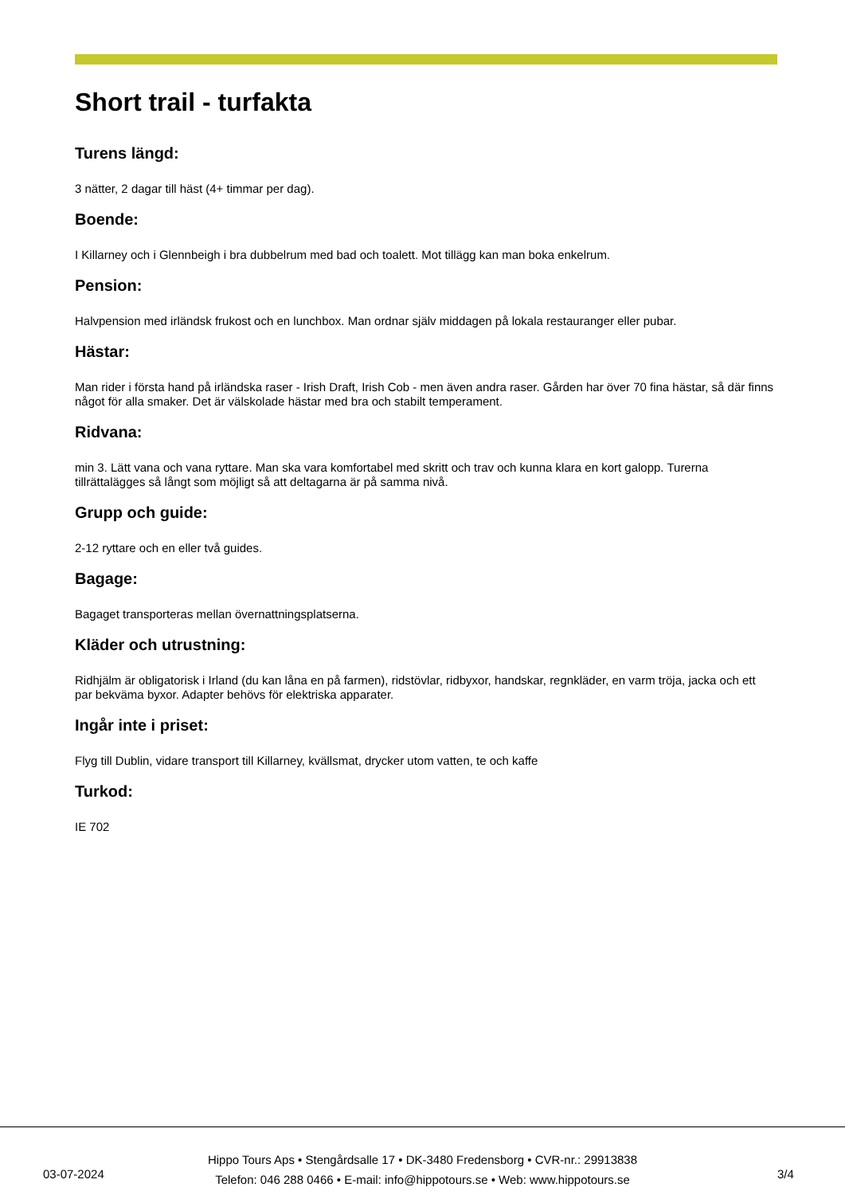Short trail - turfakta
Turens längd:
3 nätter, 2 dagar till häst (4+ timmar per dag).
Boende:
I Killarney och i Glennbeigh i bra dubbelrum med bad och toalett. Mot tillägg kan man boka enkelrum.
Pension:
Halvpension med irländsk frukost och en lunchbox. Man ordnar själv middagen på lokala restauranger eller pubar.
Hästar:
Man rider i första hand på irländska raser - Irish Draft, Irish Cob - men även andra raser. Gården har över 70 fina hästar, så där finns något för alla smaker. Det är välskolade hästar med bra och stabilt temperament.
Ridvana:
min 3. Lätt vana och vana ryttare. Man ska vara komfortabel med skritt och trav och kunna klara en kort galopp. Turerna tillrättalägges så långt som möjligt så att deltagarna är på samma nivå.
Grupp och guide:
2-12 ryttare och en eller två guides.
Bagage:
Bagaget transporteras mellan övernattningsplatserna.
Kläder och utrustning:
Ridhjälm är obligatorisk i Irland (du kan låna en på farmen), ridstövlar, ridbyxor, handskar, regnkläder, en varm tröja, jacka och ett par bekväma byxor. Adapter behövs för elektriska apparater.
Ingår inte i priset:
Flyg till Dublin, vidare transport till Killarney, kvällsmat, drycker utom vatten, te och kaffe
Turkod:
IE 702
03-07-2024
Hippo Tours Aps • Stengårdsalle 17 • DK-3480 Fredensborg • CVR-nr.: 29913838
Telefon: 046 288 0466 • E-mail: info@hippotours.se • Web: www.hippotours.se
3/4